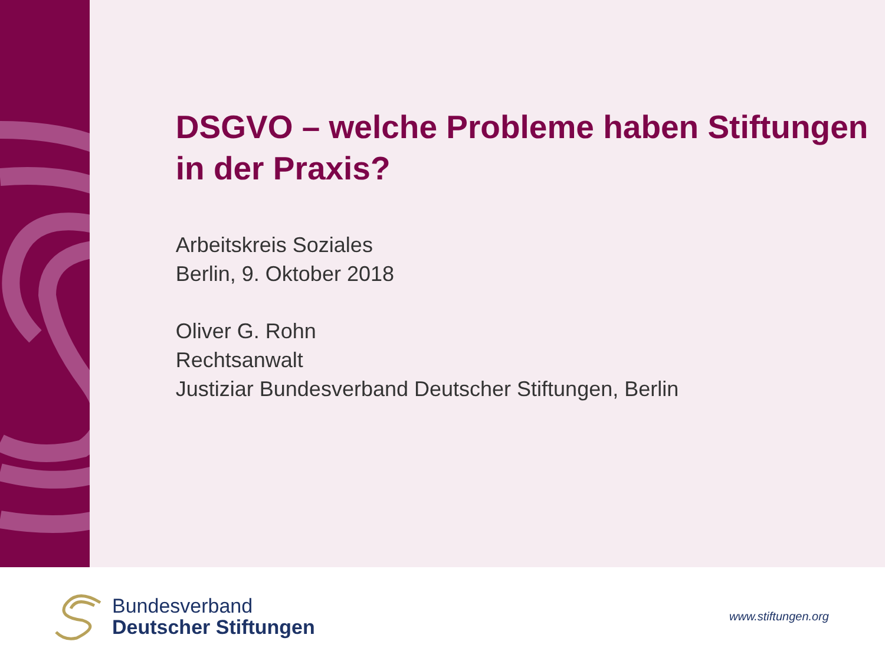DSGVO – welche Probleme haben Stiftungen in der Praxis?
Arbeitskreis Soziales
Berlin, 9. Oktober 2018
Oliver G. Rohn
Rechtsanwalt
Justiziar Bundesverband Deutscher Stiftungen, Berlin
Bundesverband
Deutscher Stiftungen
www.stiftungen.org